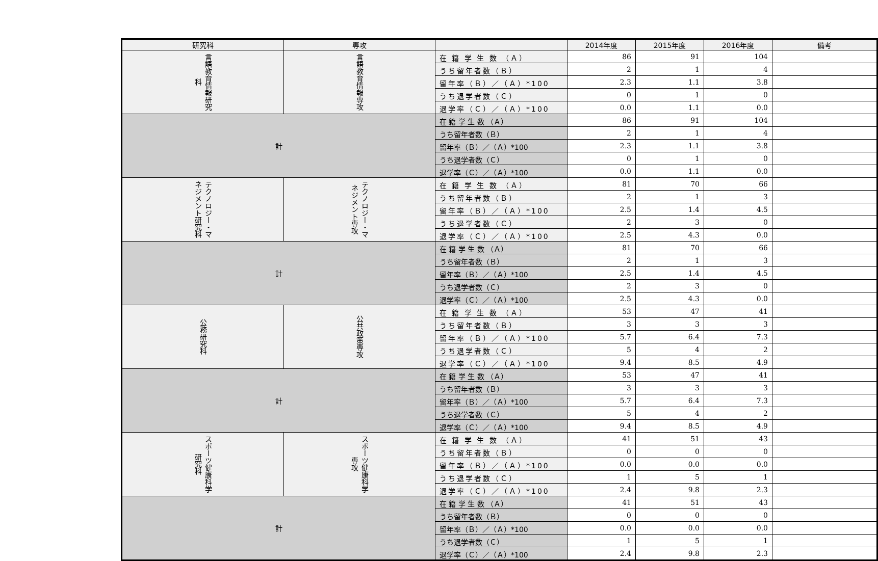| 研究科 | 専攻 | | 2014年度 | 2015年度 | 2016年度 | 備考 |
| --- | --- | --- | --- | --- | --- | --- |
| 言語教育情報研究科 | 言語教育情報専攻 | 在 籍 学 生 数 （Ａ） | 86 | 91 | 104 | |
| | | うち留年者数（Ｂ） | 2 | 1 | 4 | |
| | | 留年率（Ｂ）／（Ａ）*100 | 2.3 | 1.1 | 3.8 | |
| | | うち退学者数（Ｃ） | 0 | 1 | 0 | |
| | | 退学率（Ｃ）／（Ａ）*100 | 0.0 | 1.1 | 0.0 | |
| 計 | | 在 籍 学 生 数 （Ａ） | 86 | 91 | 104 | |
| | | うち留年者数（Ｂ） | 2 | 1 | 4 | |
| | | 留年率（Ｂ）／（Ａ）*100 | 2.3 | 1.1 | 3.8 | |
| | | うち退学者数（Ｃ） | 0 | 1 | 0 | |
| | | 退学率（Ｃ）／（Ａ）*100 | 0.0 | 1.1 | 0.0 | |
| テクノロジー・マネジメント研究科 | テクノロジー・マネジメント専攻 | 在 籍 学 生 数 （Ａ） | 81 | 70 | 66 | |
| | | うち留年者数（Ｂ） | 2 | 1 | 3 | |
| | | 留年率（Ｂ）／（Ａ）*100 | 2.5 | 1.4 | 4.5 | |
| | | うち退学者数（Ｃ） | 2 | 3 | 0 | |
| | | 退学率（Ｃ）／（Ａ）*100 | 2.5 | 4.3 | 0.0 | |
| 計 | | 在 籍 学 生 数 （Ａ） | 81 | 70 | 66 | |
| | | うち留年者数（Ｂ） | 2 | 1 | 3 | |
| | | 留年率（Ｂ）／（Ａ）*100 | 2.5 | 1.4 | 4.5 | |
| | | うち退学者数（Ｃ） | 2 | 3 | 0 | |
| | | 退学率（Ｃ）／（Ａ）*100 | 2.5 | 4.3 | 0.0 | |
| 公務研究科 | 公共政策専攻 | 在 籍 学 生 数 （Ａ） | 53 | 47 | 41 | |
| | | うち留年者数（Ｂ） | 3 | 3 | 3 | |
| | | 留年率（Ｂ）／（Ａ）*100 | 5.7 | 6.4 | 7.3 | |
| | | うち退学者数（Ｃ） | 5 | 4 | 2 | |
| | | 退学率（Ｃ）／（Ａ）*100 | 9.4 | 8.5 | 4.9 | |
| 計 | | 在 籍 学 生 数 （Ａ） | 53 | 47 | 41 | |
| | | うち留年者数（Ｂ） | 3 | 3 | 3 | |
| | | 留年率（Ｂ）／（Ａ）*100 | 5.7 | 6.4 | 7.3 | |
| | | うち退学者数（Ｃ） | 5 | 4 | 2 | |
| | | 退学率（Ｃ）／（Ａ）*100 | 9.4 | 8.5 | 4.9 | |
| スポーツ健康科学研究科 | スポーツ健康科学専攻 | 在 籍 学 生 数 （Ａ） | 41 | 51 | 43 | |
| | | うち留年者数（Ｂ） | 0 | 0 | 0 | |
| | | 留年率（Ｂ）／（Ａ）*100 | 0.0 | 0.0 | 0.0 | |
| | | うち退学者数（Ｃ） | 1 | 5 | 1 | |
| | | 退学率（Ｃ）／（Ａ）*100 | 2.4 | 9.8 | 2.3 | |
| 計 | | 在 籍 学 生 数 （Ａ） | 41 | 51 | 43 | |
| | | うち留年者数（Ｂ） | 0 | 0 | 0 | |
| | | 留年率（Ｂ）／（Ａ）*100 | 0.0 | 0.0 | 0.0 | |
| | | うち退学者数（Ｃ） | 1 | 5 | 1 | |
| | | 退学率（Ｃ）／（Ａ）*100 | 2.4 | 9.8 | 2.3 | |